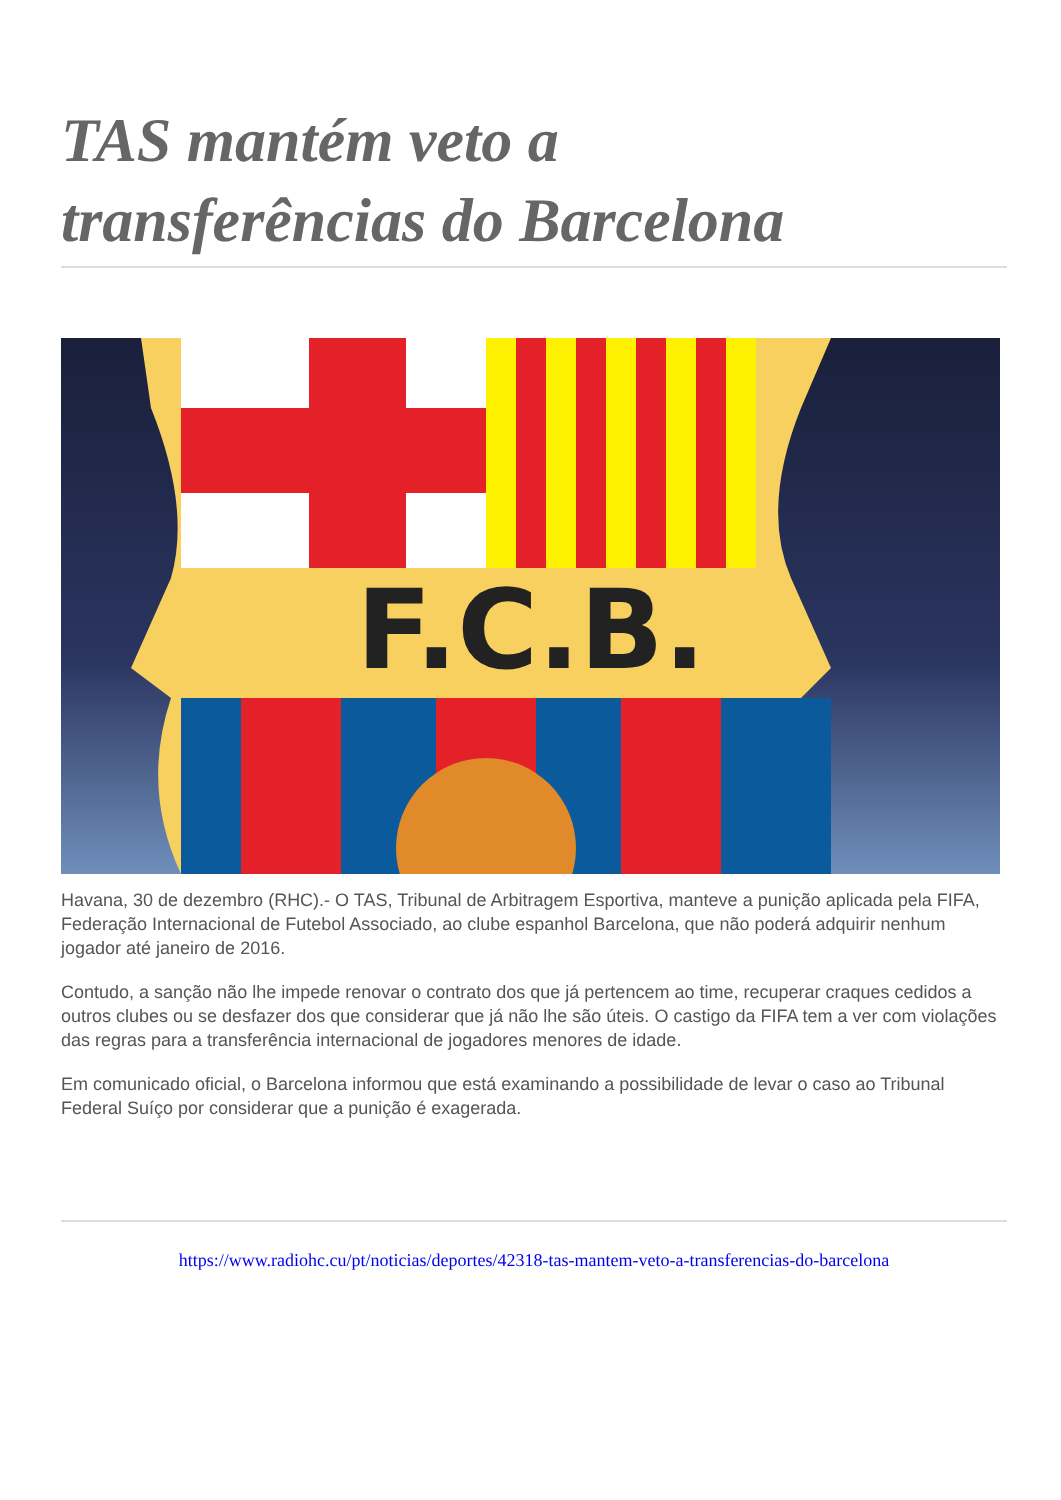TAS mantém veto a
transferências do Barcelona
F.C.B.
Havana, 30 de dezembro (RHC).- O TAS, Tribunal de Arbitragem Esportiva, manteve a punição aplicada pela FIFA, Federação Internacional de Futebol Associado, ao clube espanhol Barcelona, que não poderá adquirir nenhum jogador até janeiro de 2016.
Contudo, a sanção não lhe impede renovar o contrato dos que já pertencem ao time, recuperar craques cedidos a outros clubes ou se desfazer dos que considerar que já não lhe são úteis. O castigo da FIFA tem a ver com violações das regras para a transferência internacional de jogadores menores de idade.
Em comunicado oficial, o Barcelona informou que está examinando a possibilidade de levar o caso ao Tribunal Federal Suíço por considerar que a punição é exagerada.
https://www.radiohc.cu/pt/noticias/deportes/42318-tas-mantem-veto-a-transferencias-do-barcelona